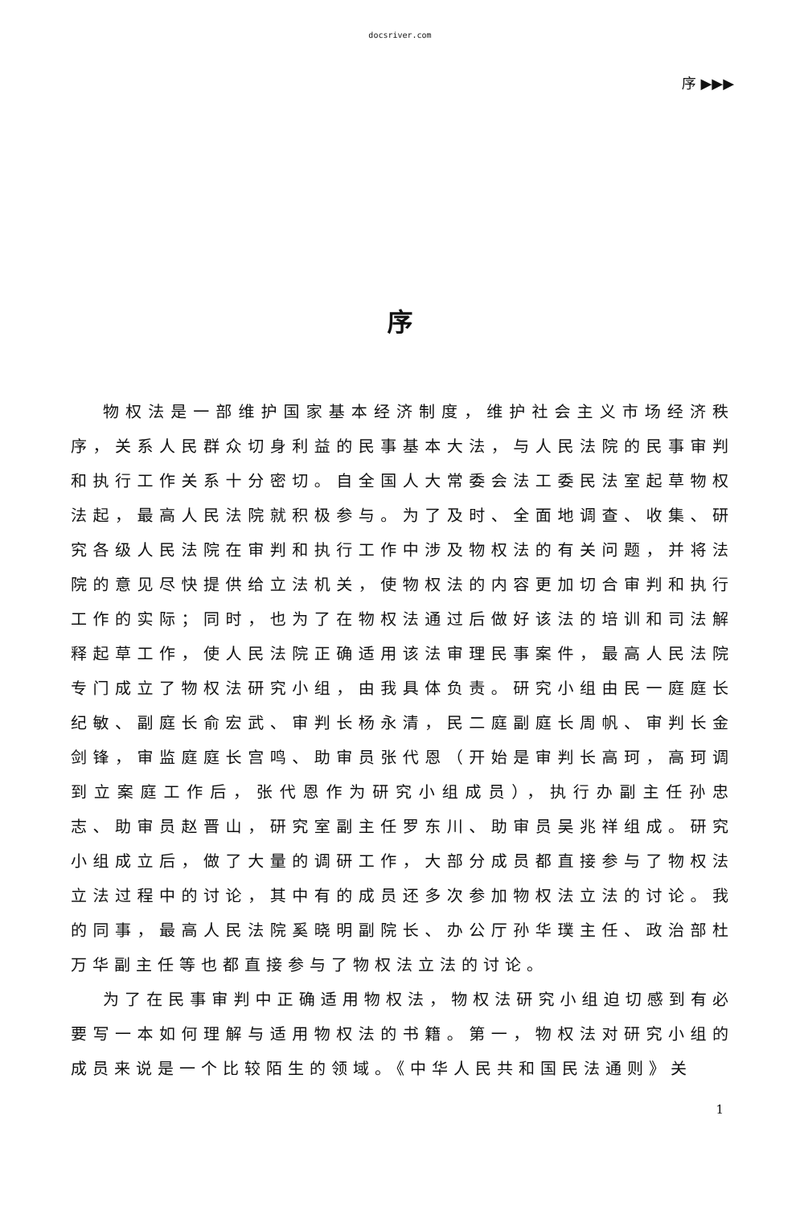docsriver.com
序 ▶▶▶
序
物权法是一部维护国家基本经济制度，维护社会主义市场经济秩序，关系人民群众切身利益的民事基本大法，与人民法院的民事审判和执行工作关系十分密切。自全国人大常委会法工委民法室起草物权法起，最高人民法院就积极参与。为了及时、全面地调查、收集、研究各级人民法院在审判和执行工作中涉及物权法的有关问题，并将法院的意见尽快提供给立法机关，使物权法的内容更加切合审判和执行工作的实际；同时，也为了在物权法通过后做好该法的培训和司法解释起草工作，使人民法院正确适用该法审理民事案件，最高人民法院专门成立了物权法研究小组，由我具体负责。研究小组由民一庭庭长纪敏、副庭长俞宏武、审判长杨永清，民二庭副庭长周帆、审判长金剑锋，审监庭庭长宫鸣、助审员张代恩（开始是审判长高珂，高珂调到立案庭工作后，张代恩作为研究小组成员），执行办副主任孙忠志、助审员赵晋山，研究室副主任罗东川、助审员吴兆祥组成。研究小组成立后，做了大量的调研工作，大部分成员都直接参与了物权法立法过程中的讨论，其中有的成员还多次参加物权法立法的讨论。我的同事，最高人民法院奚晓明副院长、办公厅孙华璞主任、政治部杜万华副主任等也都直接参与了物权法立法的讨论。
为了在民事审判中正确适用物权法，物权法研究小组迫切感到有必要写一本如何理解与适用物权法的书籍。第一，物权法对研究小组的成员来说是一个比较陌生的领域。《中华人民共和国民法通则》关
1